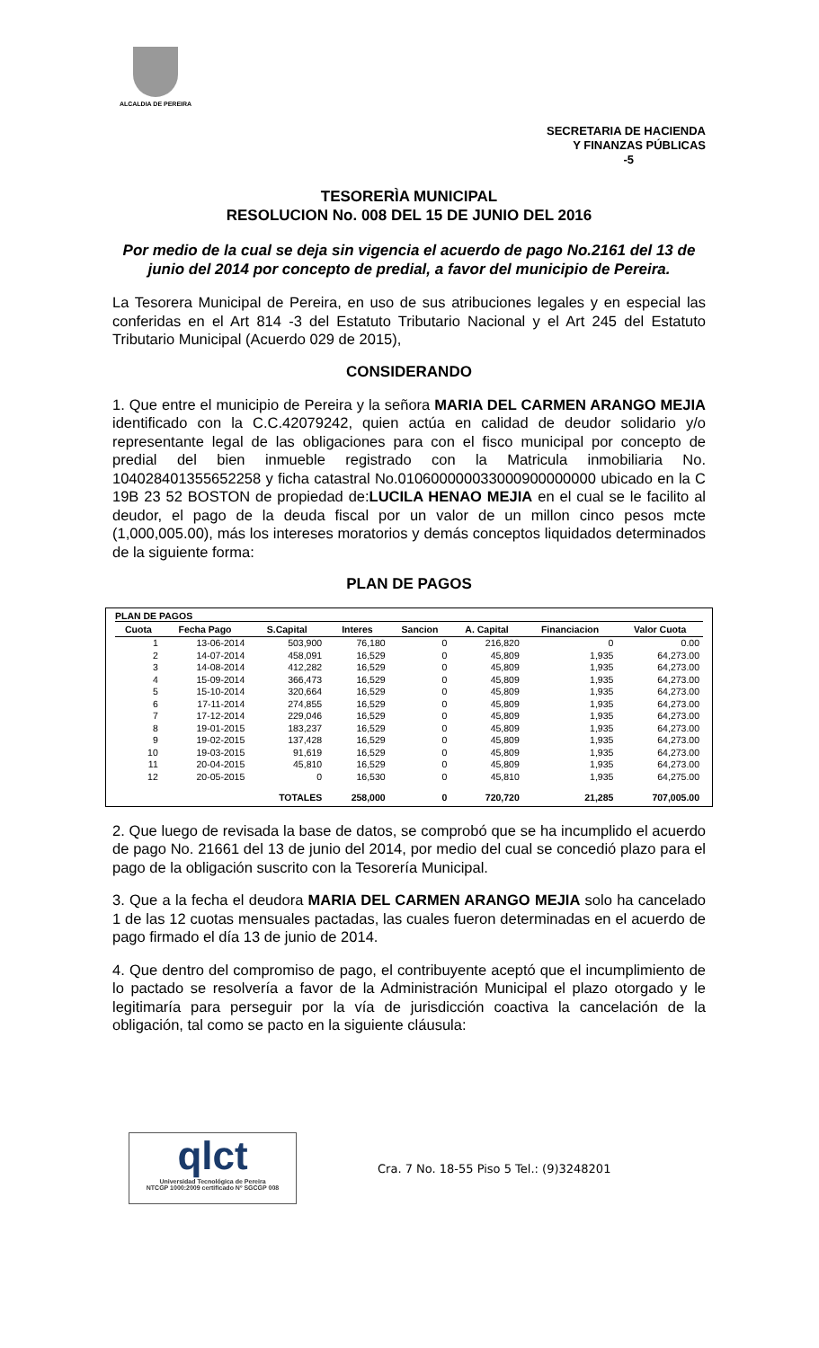ALCALDIA DE PEREIRA
SECRETARIA DE HACIENDA
Y FINANZAS PÚBLICAS
-5
TESORERÌA MUNICIPAL
RESOLUCION No. 008 DEL 15 DE JUNIO DEL 2016
Por medio de la cual se deja sin vigencia el acuerdo de pago No.2161 del 13 de junio del 2014 por concepto de predial, a favor del municipio de Pereira.
La Tesorera Municipal de Pereira, en uso de sus atribuciones legales y en especial las conferidas en el Art 814 -3 del Estatuto Tributario Nacional y el Art 245 del Estatuto Tributario Municipal (Acuerdo 029 de 2015),
CONSIDERANDO
1. Que entre el municipio de Pereira y la señora MARIA DEL CARMEN ARANGO MEJIA identificado con la C.C.42079242, quien actúa en calidad de deudor solidario y/o representante legal de las obligaciones para con el fisco municipal por concepto de predial del bien inmueble registrado con la Matricula inmobiliaria No. 104028401355652258 y ficha catastral No.010600000033000900000000 ubicado en la C 19B 23 52 BOSTON de propiedad de:LUCILA HENAO MEJIA en el cual se le facilito al deudor, el pago de la deuda fiscal por un valor de un millon cinco pesos mcte (1,000,005.00), más los intereses moratorios y demás conceptos liquidados determinados de la siguiente forma:
PLAN DE PAGOS
PLAN DE PAGOS
| Cuota | Fecha Pago | S.Capital | Interes | Sancion | A. Capital | Financiacion | Valor Cuota |
| --- | --- | --- | --- | --- | --- | --- | --- |
| 1 | 13-06-2014 | 503,900 | 76,180 | 0 | 216,820 | 0 | 0.00 |
| 2 | 14-07-2014 | 458,091 | 16,529 | 0 | 45,809 | 1,935 | 64,273.00 |
| 3 | 14-08-2014 | 412,282 | 16,529 | 0 | 45,809 | 1,935 | 64,273.00 |
| 4 | 15-09-2014 | 366,473 | 16,529 | 0 | 45,809 | 1,935 | 64,273.00 |
| 5 | 15-10-2014 | 320,664 | 16,529 | 0 | 45,809 | 1,935 | 64,273.00 |
| 6 | 17-11-2014 | 274,855 | 16,529 | 0 | 45,809 | 1,935 | 64,273.00 |
| 7 | 17-12-2014 | 229,046 | 16,529 | 0 | 45,809 | 1,935 | 64,273.00 |
| 8 | 19-01-2015 | 183,237 | 16,529 | 0 | 45,809 | 1,935 | 64,273.00 |
| 9 | 19-02-2015 | 137,428 | 16,529 | 0 | 45,809 | 1,935 | 64,273.00 |
| 10 | 19-03-2015 | 91,619 | 16,529 | 0 | 45,809 | 1,935 | 64,273.00 |
| 11 | 20-04-2015 | 45,810 | 16,529 | 0 | 45,809 | 1,935 | 64,273.00 |
| 12 | 20-05-2015 | 0 | 16,530 | 0 | 45,810 | 1,935 | 64,275.00 |
| | | TOTALES | 258,000 | 0 | 720,720 | 21,285 | 707,005.00 |
2. Que luego de revisada la base de datos, se comprobó que se ha incumplido el acuerdo de pago No. 21661 del 13 de junio del 2014, por medio del cual se concedió plazo para el pago de la obligación suscrito con la Tesorería Municipal.
3. Que a la fecha el deudora MARIA DEL CARMEN ARANGO MEJIA solo ha cancelado 1 de las 12 cuotas mensuales pactadas, las cuales fueron determinadas en el acuerdo de pago firmado el día 13 de junio de 2014.
4. Que dentro del compromiso de pago, el contribuyente aceptó que el incumplimiento de lo pactado se resolvería a favor de la Administración Municipal el plazo otorgado y le legitimaría para perseguir por la vía de jurisdicción coactiva la cancelación de la obligación, tal como se pacto en la siguiente cláusula:
qlct
Universidad Tecnológica de Pereira
NTCGP 1000:2009 certificado Nº SGCGP 008
Cra. 7 No. 18-55 Piso 5 Tel.: (9)3248201